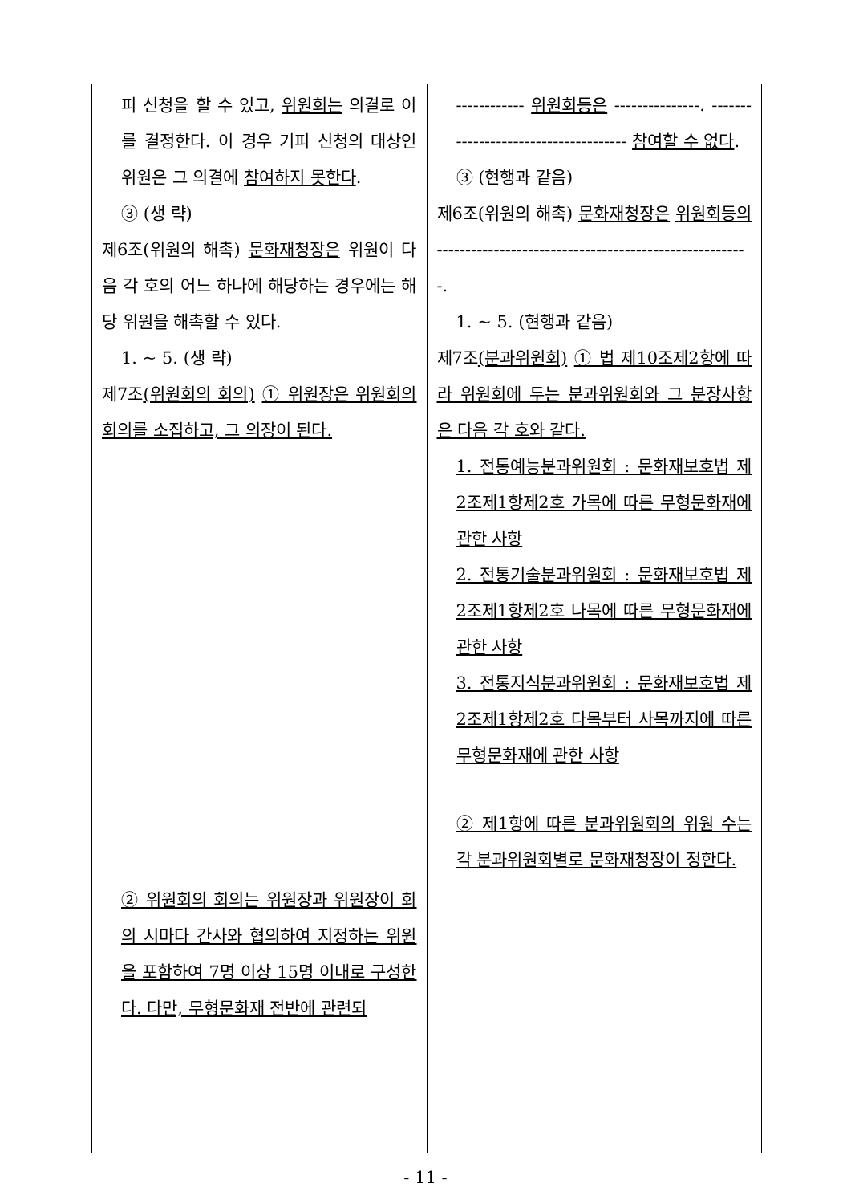| 피 신청을 할 수 있고, 위원회는 의결로 이를 결정한다. 이 경우 기피 신청의 대상인 위원은 그 의결에 참여하지 못한다 . ③ (생 략) 제6조(위원의 해촉) 문화재청장은 위원이 다음 각 호의 어느 하나에 해당하는 경우에는 해당 위원을 해촉할 수 있다. 1. ~ 5. (생 략) 제7조 (위원회의 회의) ① 위원장은 위원회의 회의를 소집하고, 그 의장이 된다. ② 위원회의 회의는 위원장과 위원장이 회의 시마다 간사와 협의하여 지정하는 위원을 포함하여 7명 이상 15명 이내로 구성한다. 다만, 무형문화재 전반에 관련되 | ------------ 위원회등은 ---------------. ------------------------------------- 참여할 수 없다 . ③ (현행과 같음) 제6조(위원의 해촉) 문화재청장은 위원회등의 -------------------------------------------------------. 1. ~ 5. (현행과 같음) 제7조 (분과위원회) ① 법 제10조제2항에 따라 위원회에 두는 분과위원회와 그 분장사항은 다음 각 호와 같다. 1. 전통예능분과위원회 : 문화재보호법 제2조제1항제2호 가목에 따른 무형문화재에 관한 사항 2. 전통기술분과위원회 : 문화재보호법 제2조제1항제2호 나목에 따른 무형문화재에 관한 사항 3. 전통지식분과위원회 : 문화재보호법 제2조제1항제2호 다목부터 사목까지에 따른 무형문화재에 관한 사항 ② 제1항에 따른 분과위원회의 위원 수는 각 분과위원회별로 문화재청장이 정한다. |
- 11 -